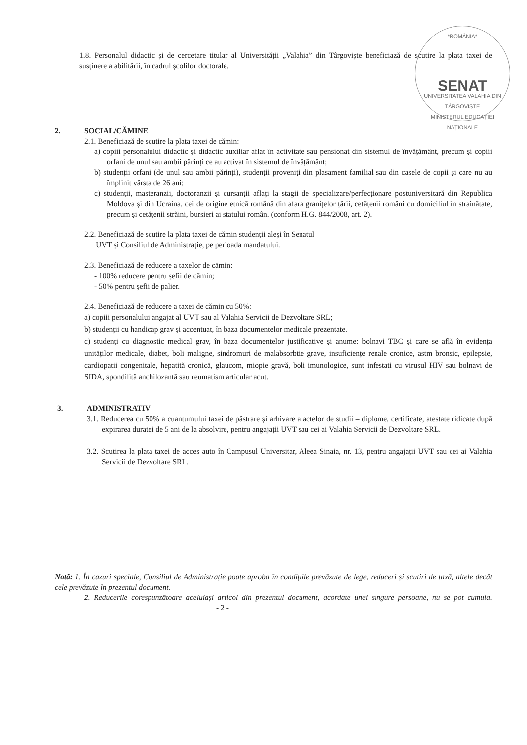*ROMÂNIA*
SENAT
UNIVERSITATEA VALAHIA DIN TÂRGOVIȘTE
MINISTERUL EDUCAȚIEI NAȚIONALE
1.8. Personalul didactic și de cercetare titular al Universității „Valahia” din Târgoviște beneficiază de scutire la plata taxei de susținere a abilitării, în cadrul școlilor doctorale.
2. SOCIAL/CĂMINE
2.1. Beneficiază de scutire la plata taxei de cămin:
a) copiii personalului didactic și didactic auxiliar aflat în activitate sau pensionat din sistemul de învățământ, precum și copiii orfani de unul sau ambii părinți ce au activat în sistemul de învățământ;
b) studenții orfani (de unul sau ambii părinți), studenții proveniți din plasament familial sau din casele de copii și care nu au împlinit vârsta de 26 ani;
c) studenții, masteranzii, doctoranzii și cursanții aflați la stagii de specializare/perfecționare postuniversitară din Republica Moldova și din Ucraina, cei de origine etnică română din afara granițelor țării, cetățenii români cu domiciliul în strainătate, precum și cetățenii străini, bursieri ai statului român. (conform H.G. 844/2008, art. 2).
2.2. Beneficiază de scutire la plata taxei de cămin studenții aleși în Senatul
UVT și Consiliul de Administrație, pe perioada mandatului.
2.3. Beneficiază de reducere a taxelor de cămin:
- 100% reducere pentru șefii de cămin;
- 50% pentru șefii de palier.
2.4. Beneficiază de reducere a taxei de cămin cu 50%:
a) copiii personalului angajat al UVT sau al Valahia Servicii de Dezvoltare SRL;
b) studenții cu handicap grav și accentuat, în baza documentelor medicale prezentate.
c) studenți cu diagnostic medical grav, în baza documentelor justificative și anume: bolnavi TBC și care se află în evidența unităților medicale, diabet, boli maligne, sindromuri de malabsorbtie grave, insuficiențe renale cronice, astm bronsic, epilepsie, cardiopatii congenitale, hepatită cronică, glaucom, miopie gravă, boli imunologice, sunt infestati cu virusul HIV sau bolnavi de SIDA, spondilită anchilozantă sau reumatism articular acut.
3. ADMINISTRATIV
3.1. Reducerea cu 50% a cuantumului taxei de păstrare și arhivare a actelor de studii – diplome, certificate, atestate ridicate după expirarea duratei de 5 ani de la absolvire, pentru angajații UVT sau cei ai Valahia Servicii de Dezvoltare SRL.
3.2. Scutirea la plata taxei de acces auto în Campusul Universitar, Aleea Sinaia, nr. 13, pentru angajații UVT sau cei ai Valahia Servicii de Dezvoltare SRL.
Notă: 1. În cazuri speciale, Consiliul de Administrație poate aproba în condițiile prevăzute de lege, reduceri și scutiri de taxă, altele decât cele prevăzute în prezentul document.
2. Reducerile corespunzătoare aceluiași articol din prezentul document, acordate unei singure persoane, nu se pot cumula. - 2 -